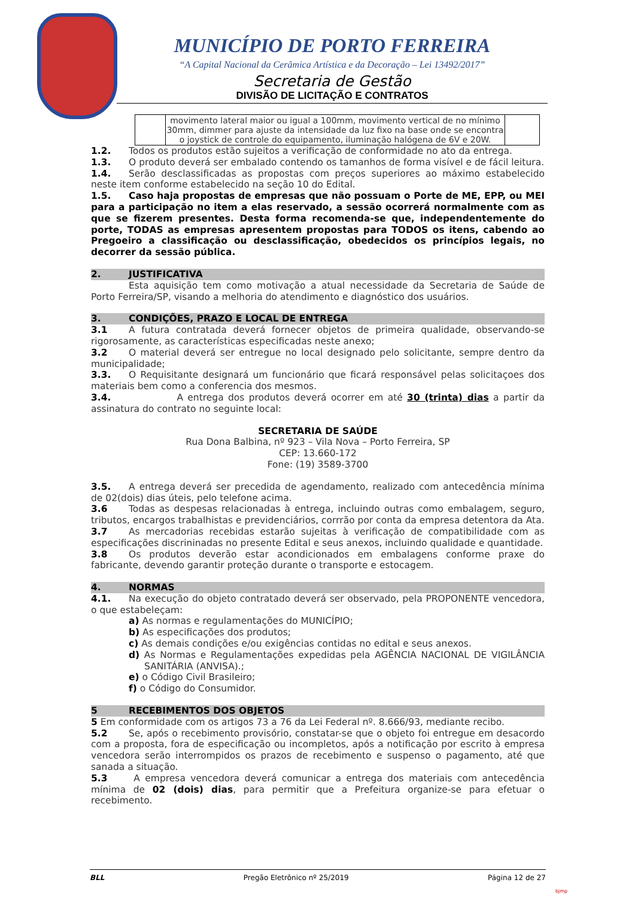MUNICÍPIO DE PORTO FERREIRA
“A Capital Nacional da Cerâmica Artística e da Decoração – Lei 13492/2017”
Secretaria de Gestão
DIVISÃO DE LICITAÇÃO E CONTRATOS
| | movimento lateral maior ou igual a 100mm, movimento vertical de no mínimo 30mm, dimmer para ajuste da intensidade da luz fixo na base onde se encontra o joystick de controle do equipamento, iluminação halógena de 6V e 20W. | |
1.2. Todos os produtos estão sujeitos a verificação de conformidade no ato da entrega.
1.3. O produto deverá ser embalado contendo os tamanhos de forma visível e de fácil leitura.
1.4. Serão desclassificadas as propostas com preços superiores ao máximo estabelecido neste item conforme estabelecido na seção 10 do Edital.
1.5. Caso haja propostas de empresas que não possuam o Porte de ME, EPP, ou MEI para a participação no item a elas reservado, a sessão ocorrerá normalmente com as que se fizerem presentes. Desta forma recomenda-se que, independentemente do porte, TODAS as empresas apresentem propostas para TODOS os itens, cabendo ao Pregoeiro a classificação ou desclassificação, obedecidos os princípios legais, no decorrer da sessão pública.
2. JUSTIFICATIVA
Esta aquisição tem como motivação a atual necessidade da Secretaria de Saúde de Porto Ferreira/SP, visando a melhoria do atendimento e diagnóstico dos usuários.
3. CONDIÇÕES, PRAZO E LOCAL DE ENTREGA
3.1 A futura contratada deverá fornecer objetos de primeira qualidade, observando-se rigorosamente, as características especificadas neste anexo;
3.2 O material deverá ser entregue no local designado pelo solicitante, sempre dentro da municipalidade;
3.3. O Requisitante designará um funcionário que ficará responsável pelas solicitaçoes dos materiais bem como a conferencia dos mesmos.
3.4. A entrega dos produtos deverá ocorrer em até 30 (trinta) dias a partir da assinatura do contrato no seguinte local:
SECRETARIA DE SAÚDE
Rua Dona Balbina, nº 923 – Vila Nova – Porto Ferreira, SP
CEP: 13.660-172
Fone: (19) 3589-3700
3.5. A entrega deverá ser precedida de agendamento, realizado com antecedência mínima de 02(dois) dias úteis, pelo telefone acima.
3.6 Todas as despesas relacionadas à entrega, incluindo outras como embalagem, seguro, tributos, encargos trabalhistas e previdenciários, corrrão por conta da empresa detentora da Ata.
3.7 As mercadorias recebidas estarão sujeitas à verificação de compatibilidade com as especificações discrininadas no presente Edital e seus anexos, incluindo qualidade e quantidade.
3.8 Os produtos deverão estar acondicionados em embalagens conforme praxe do fabricante, devendo garantir proteção durante o transporte e estocagem.
4. NORMAS
4.1. Na execução do objeto contratado deverá ser observado, pela PROPONENTE vencedora, o que estabeleçam:
a) As normas e regulamentações do MUNICÍPIO;
b) As especificações dos produtos;
c) As demais condições e/ou exigências contidas no edital e seus anexos.
d) As Normas e Regulamentações expedidas pela AGÊNCIA NACIONAL DE VIGILÂNCIA SANITÁRIA (ANVISA).;
e) o Código Civil Brasileiro;
f) o Código do Consumidor.
5 RECEBIMENTOS DOS OBJETOS
5 Em conformidade com os artigos 73 a 76 da Lei Federal nº. 8.666/93, mediante recibo.
5.2 Se, após o recebimento provisório, constatar-se que o objeto foi entregue em desacordo com a proposta, fora de especificação ou incompletos, após a notificação por escrito à empresa vencedora serão interrompidos os prazos de recebimento e suspenso o pagamento, até que sanada a situação.
5.3 A empresa vencedora deverá comunicar a entrega dos materiais com antecedência mínima de 02 (dois) dias, para permitir que a Prefeitura organize-se para efetuar o recebimento.
BLL Pregão Eletrônico nº 25/2019 Página 12 de 27
bjmp